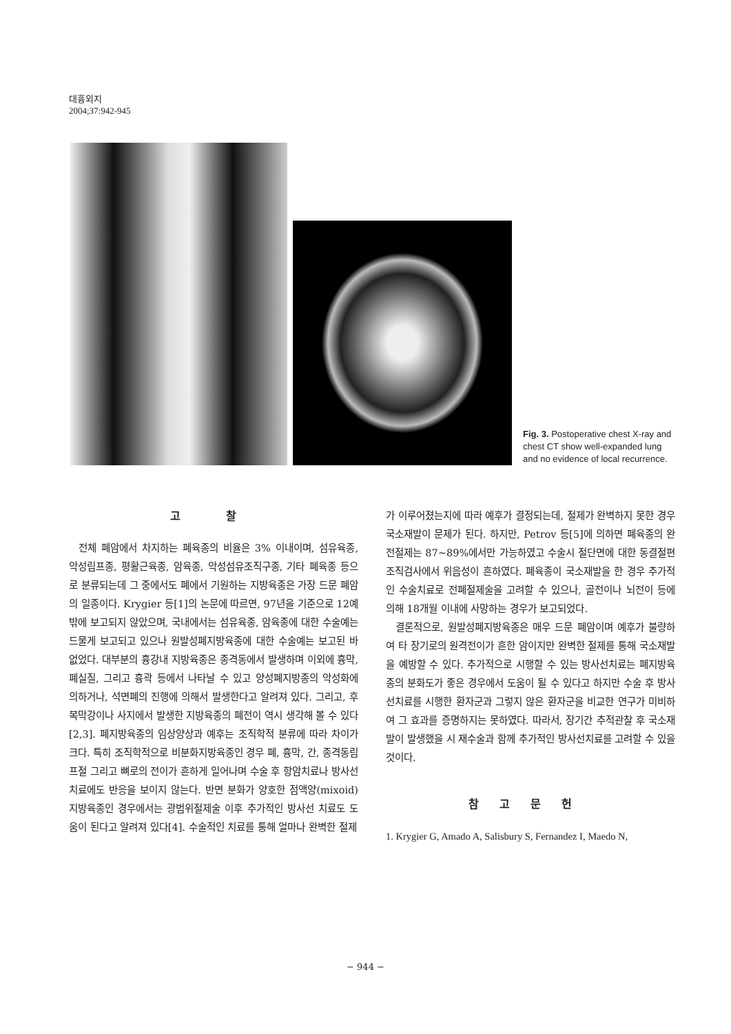대흉외지
2004;37:942-945
Fig. 3. Postoperative chest X-ray and chest CT show well-expanded lung and no evidence of local recurrence.
고 찰
전체 폐암에서 차지하는 폐육종의 비율은 3% 이내이며, 섬유육종, 악성림프종, 평활근육종, 암육종, 악성섬유조직구종, 기타 폐육종 등으로 분류되는데 그 중에서도 폐에서 기원하는 지방육종은 가장 드문 폐암의 일종이다. Krygier 등[1]의 논문에 따르면, 97년을 기준으로 12예 밖에 보고되지 않았으며, 국내에서는 섬유육종, 암육종에 대한 수술예는 드물게 보고되고 있으나 원발성폐지방육종에 대한 수술예는 보고된 바 없었다. 대부분의 흉강내 지방육종은 종격동에서 발생하며 이외에 흉막, 폐실질, 그리고 흉곽 등에서 나타날 수 있고 양성폐지방종의 악성화에 의하거나, 석면폐의 진행에 의해서 발생한다고 알려져 있다. 그리고, 후복막강이나 사지에서 발생한 지방육종의 폐전이 역시 생각해 볼 수 있다[2,3]. 폐지방육종의 임상양상과 예후는 조직학적 분류에 따라 차이가 크다. 특히 조직학적으로 비분화지방육종인 경우 폐, 흉막, 간, 종격동림프절 그리고 뼈로의 전이가 흔하게 일어나며 수술 후 항암치료나 방사선치료에도 반응을 보이지 않는다. 반면 분화가 양호한 점액양(mixoid) 지방육종인 경우에서는 광범위절제술 이후 추가적인 방사선 치료도 도움이 된다고 알려져 있다[4]. 수술적인 치료를 통해 얼마나 완벽한 절제
가 이루어졌는지에 따라 예후가 결정되는데, 절제가 완벽하지 못한 경우 국소재발이 문제가 된다. 하지만, Petrov 등[5]에 의하면 폐육종의 완전절제는 87∼89%에서만 가능하였고 수술시 절단면에 대한 동결절편조직검사에서 위음성이 흔하였다. 폐육종이 국소재발을 한 경우 추가적인 수술치료로 전폐절제술을 고려할 수 있으나, 골전이나 뇌전이 등에 의해 18개월 이내에 사망하는 경우가 보고되었다.
결론적으로, 원발성폐지방육종은 매우 드문 폐암이며 예후가 불량하여 타 장기로의 원격전이가 흔한 암이지만 완벽한 절제를 통해 국소재발을 예방할 수 있다. 추가적으로 시행할 수 있는 방사선치료는 폐지방육종의 분화도가 좋은 경우에서 도움이 될 수 있다고 하지만 수술 후 방사선치료를 시행한 환자군과 그렇지 않은 환자군을 비교한 연구가 미비하여 그 효과를 증명하지는 못하였다. 따라서, 장기간 추적관찰 후 국소재발이 발생했을 시 재수술과 함께 추가적인 방사선치료를 고려할 수 있을 것이다.
참고문헌
1. Krygier G, Amado A, Salisbury S, Fernandez I, Maedo N,
− 944 −